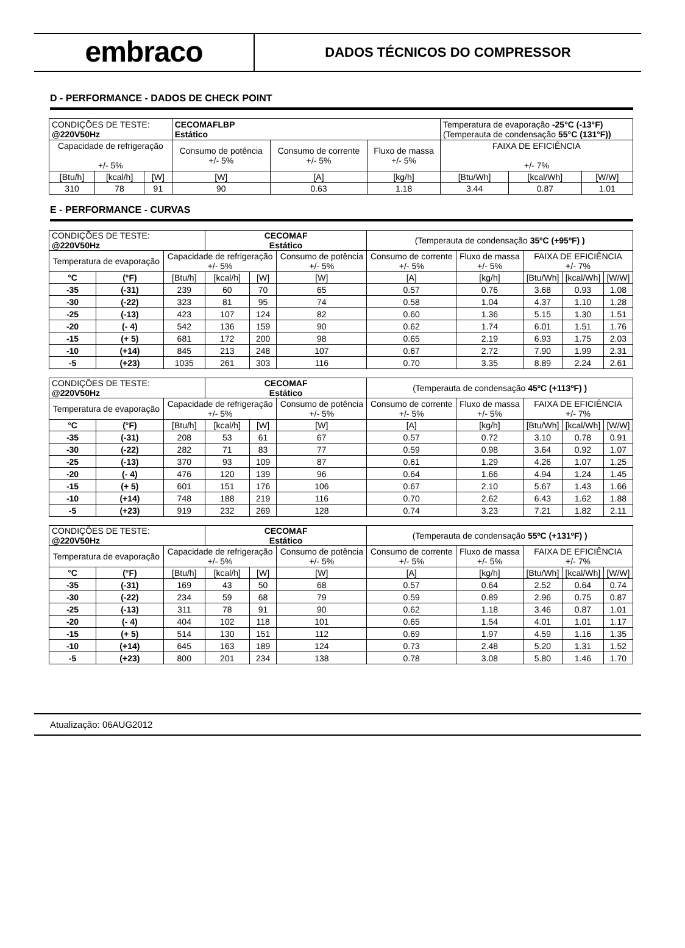embraco
DADOS TÉCNICOS DO COMPRESSOR
D - PERFORMANCE - DADOS DE CHECK POINT
| CONDIÇÕES DE TESTE: @220V50Hz | | | CECOMAFLBP Estático | | | Temperatura de evaporação -25°C (-13°F) (Temperauta de condensação 55°C (131°F)) | | |
| Capacidade de refrigeração +/- 5% | | | Consumo de potência +/- 5% | Consumo de corrente +/- 5% | Fluxo de massa +/- 5% | FAIXA DE EFICIÊNCIA +/- 7% | | |
| [Btu/h] | [kcal/h] | [W] | [W] | [A] | [kg/h] | [Btu/Wh] | [kcal/Wh] | [W/W] |
| 310 | 78 | 91 | 90 | 0.63 | 1.18 | 3.44 | 0.87 | 1.01 |
E - PERFORMANCE - CURVAS
| CONDIÇÕES DE TESTE: @220V50Hz | | | CECOMAF Estático | | | (Temperauta de condensação 35ºC (+95ºF) ) | | | | |
| Temperatura de evaporação | | Capacidade de refrigeração +/- 5% | | | Consumo de potência +/- 5% | Consumo de corrente +/- 5% | Fluxo de massa +/- 5% | FAIXA DE EFICIÊNCIA +/- 7% | | |
| °C | (°F) | [Btu/h] | [kcal/h] | [W] | [W] | [A] | [kg/h] | [Btu/Wh] | [kcal/Wh] | [W/W] |
| -35 | (-31) | 239 | 60 | 70 | 65 | 0.57 | 0.76 | 3.68 | 0.93 | 1.08 |
| -30 | (-22) | 323 | 81 | 95 | 74 | 0.58 | 1.04 | 4.37 | 1.10 | 1.28 |
| -25 | (-13) | 423 | 107 | 124 | 82 | 0.60 | 1.36 | 5.15 | 1.30 | 1.51 |
| -20 | (- 4) | 542 | 136 | 159 | 90 | 0.62 | 1.74 | 6.01 | 1.51 | 1.76 |
| -15 | (+ 5) | 681 | 172 | 200 | 98 | 0.65 | 2.19 | 6.93 | 1.75 | 2.03 |
| -10 | (+14) | 845 | 213 | 248 | 107 | 0.67 | 2.72 | 7.90 | 1.99 | 2.31 |
| -5 | (+23) | 1035 | 261 | 303 | 116 | 0.70 | 3.35 | 8.89 | 2.24 | 2.61 |
| CONDIÇÕES DE TESTE: @220V50Hz | | | CECOMAF Estático | | | (Temperauta de condensação 45ºC (+113ºF) ) | | | | |
| Temperatura de evaporação | | Capacidade de refrigeração +/- 5% | | | Consumo de potência +/- 5% | Consumo de corrente +/- 5% | Fluxo de massa +/- 5% | FAIXA DE EFICIÊNCIA +/- 7% | | |
| °C | (°F) | [Btu/h] | [kcal/h] | [W] | [W] | [A] | [kg/h] | [Btu/Wh] | [kcal/Wh] | [W/W] |
| -35 | (-31) | 208 | 53 | 61 | 67 | 0.57 | 0.72 | 3.10 | 0.78 | 0.91 |
| -30 | (-22) | 282 | 71 | 83 | 77 | 0.59 | 0.98 | 3.64 | 0.92 | 1.07 |
| -25 | (-13) | 370 | 93 | 109 | 87 | 0.61 | 1.29 | 4.26 | 1.07 | 1.25 |
| -20 | (- 4) | 476 | 120 | 139 | 96 | 0.64 | 1.66 | 4.94 | 1.24 | 1.45 |
| -15 | (+ 5) | 601 | 151 | 176 | 106 | 0.67 | 2.10 | 5.67 | 1.43 | 1.66 |
| -10 | (+14) | 748 | 188 | 219 | 116 | 0.70 | 2.62 | 6.43 | 1.62 | 1.88 |
| -5 | (+23) | 919 | 232 | 269 | 128 | 0.74 | 3.23 | 7.21 | 1.82 | 2.11 |
| CONDIÇÕES DE TESTE: @220V50Hz | | | CECOMAF Estático | | | (Temperauta de condensação 55ºC (+131ºF) ) | | | | |
| Temperatura de evaporação | | Capacidade de refrigeração +/- 5% | | | Consumo de potência +/- 5% | Consumo de corrente +/- 5% | Fluxo de massa +/- 5% | FAIXA DE EFICIÊNCIA +/- 7% | | |
| °C | (°F) | [Btu/h] | [kcal/h] | [W] | [W] | [A] | [kg/h] | [Btu/Wh] | [kcal/Wh] | [W/W] |
| -35 | (-31) | 169 | 43 | 50 | 68 | 0.57 | 0.64 | 2.52 | 0.64 | 0.74 |
| -30 | (-22) | 234 | 59 | 68 | 79 | 0.59 | 0.89 | 2.96 | 0.75 | 0.87 |
| -25 | (-13) | 311 | 78 | 91 | 90 | 0.62 | 1.18 | 3.46 | 0.87 | 1.01 |
| -20 | (- 4) | 404 | 102 | 118 | 101 | 0.65 | 1.54 | 4.01 | 1.01 | 1.17 |
| -15 | (+ 5) | 514 | 130 | 151 | 112 | 0.69 | 1.97 | 4.59 | 1.16 | 1.35 |
| -10 | (+14) | 645 | 163 | 189 | 124 | 0.73 | 2.48 | 5.20 | 1.31 | 1.52 |
| -5 | (+23) | 800 | 201 | 234 | 138 | 0.78 | 3.08 | 5.80 | 1.46 | 1.70 |
Atualização: 06AUG2012